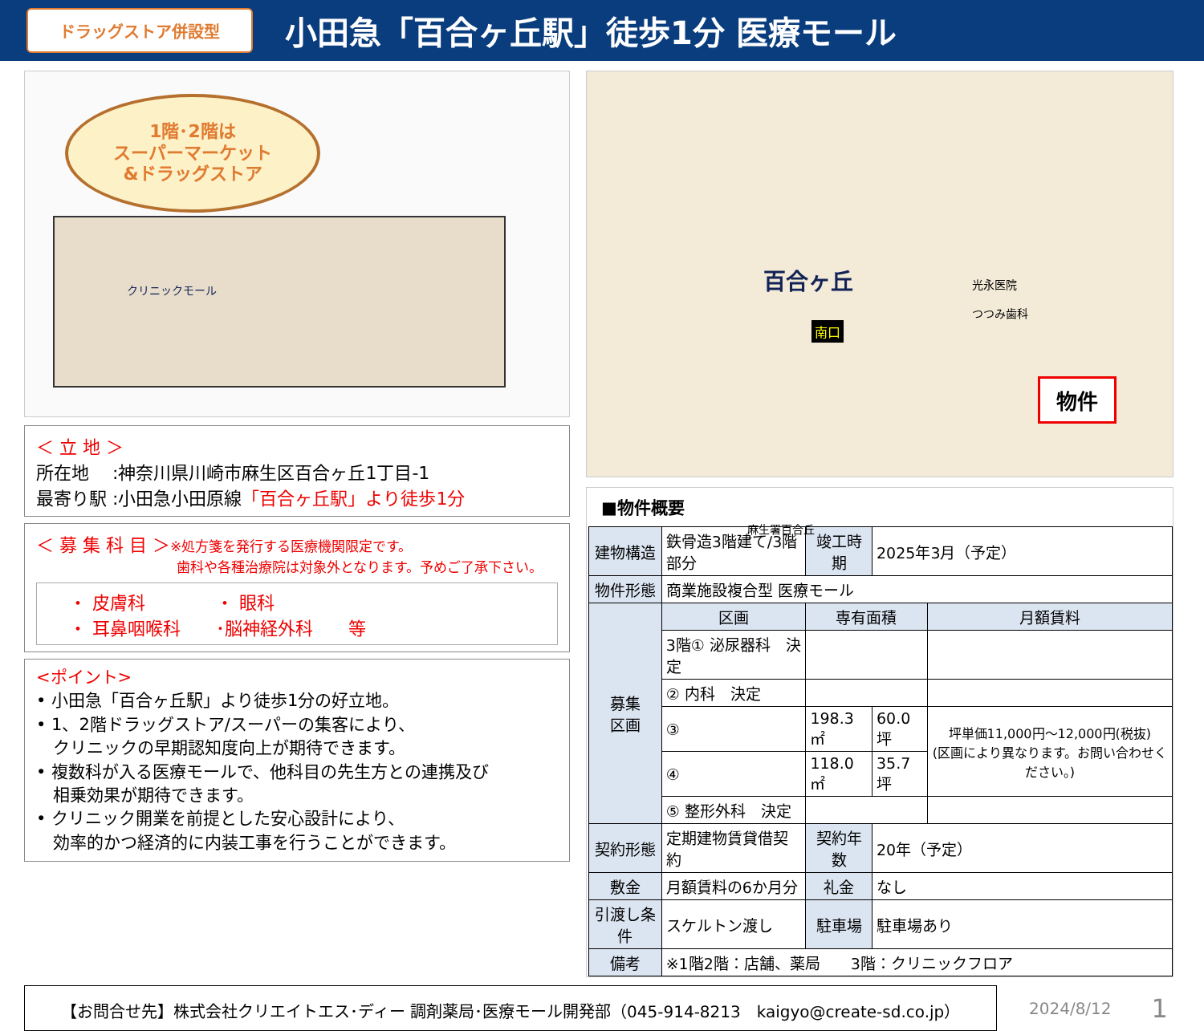ドラッグストア併設型
小田急「百合ヶ丘駅」徒歩1分 医療モール
1階･2階は
スーパーマーケット
&ドラッグストア
クリニックモール
＜ 立 地 ＞
所在地　 :神奈川県川崎市麻生区百合ヶ丘1丁目-1
最寄り駅 :小田急小田原線「百合ヶ丘駅」より徒歩1分
＜ 募 集 科 目 ＞※処方箋を発行する医療機関限定です。
歯科や各種治療院は対象外となります。予めご了承下さい。
・ 皮膚科　　　　・ 眼科
・ 耳鼻咽喉科　　･脳神経外科　　等
<ポイント>
• 小田急「百合ヶ丘駅」より徒歩1分の好立地。
• 1、2階ドラッグストア/スーパーの集客により、
　クリニックの早期認知度向上が期待できます。
• 複数科が入る医療モールで、他科目の先生方との連携及び
　相乗効果が期待できます。
• クリニック開業を前提とした安心設計により、
　効率的かつ経済的に内装工事を行うことができます。
百合ヶ丘
南口
光永医院
つつみ歯科
麻生署百合丘
物件
■物件概要
| 建物構造 | 鉄骨造3階建て/3階部分 | 竣工時期 | 2025年3月（予定） | |
| 物件形態 | 商業施設複合型 医療モール | | | |
| 募集 区画 | 区画 | 専有面積 | | 月額賃料 |
| | 3階① 泌尿器科 決定 | | | |
| | ② 内科 決定 | | | |
| | ③ | 198.3㎡ | 60.0坪 | 坪単価11,000円～12,000円(税抜) (区画により異なります。お問い合わせください。) |
| | ④ | 118.0㎡ | 35.7坪 | |
| | ⑤ 整形外科 決定 | | | |
| 契約形態 | 定期建物賃貸借契約 | 契約年数 | 20年（予定） | |
| 敷金 | 月額賃料の6か月分 | 礼金 | なし | |
| 引渡し条件 | スケルトン渡し | 駐車場 | 駐車場あり | |
| 備考 | ※1階2階：店舗、薬局 3階：クリニックフロア | | | |
【お問合せ先】株式会社クリエイトエス･ディー 調剤薬局･医療モール開発部（045-914-8213　kaigyo@create-sd.co.jp）
2024/8/12 1